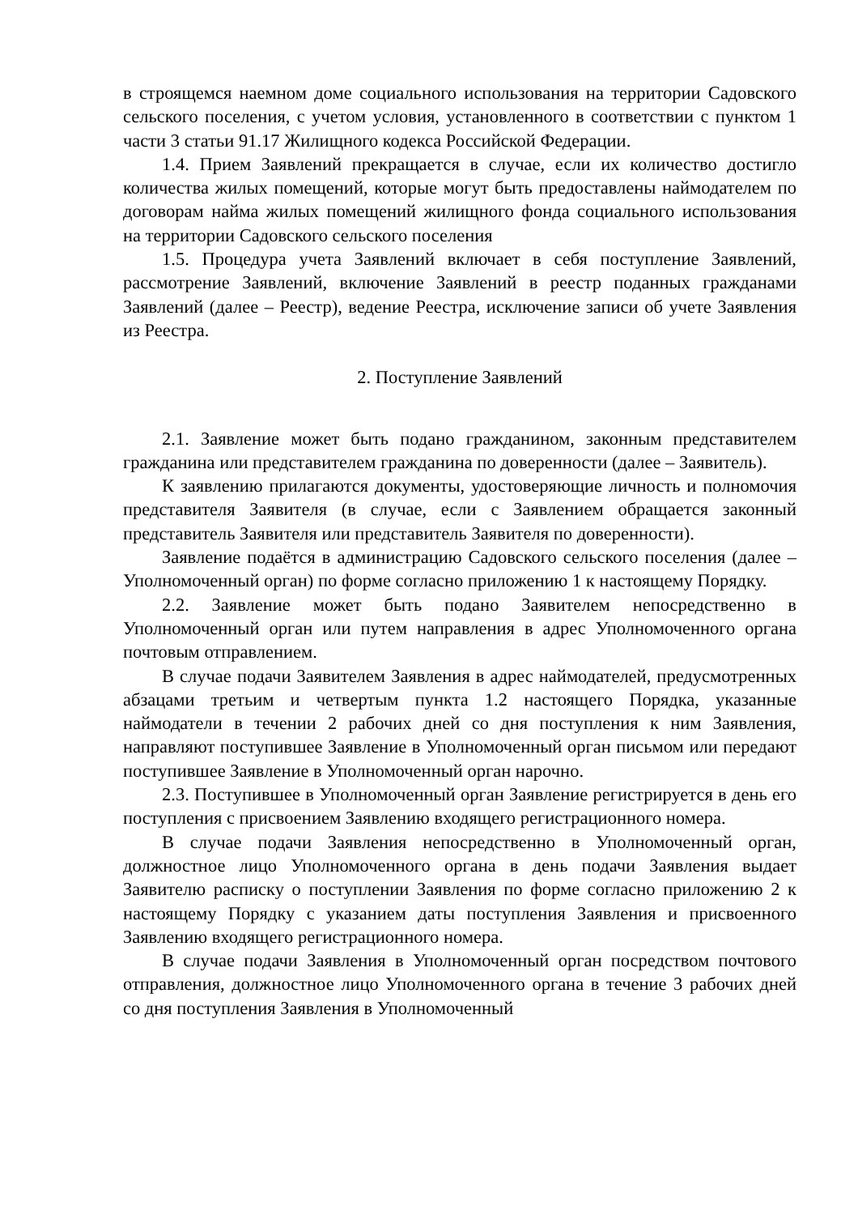в строящемся наемном доме социального использования на территории Садовского сельского поселения, с учетом условия, установленного в соответствии с пунктом 1 части 3 статьи 91.17 Жилищного кодекса Российской Федерации.
1.4. Прием Заявлений прекращается в случае, если их количество достигло количества жилых помещений, которые могут быть предоставлены наймодателем по договорам найма жилых помещений жилищного фонда социального использования на территории Садовского сельского поселения
1.5. Процедура учета Заявлений включает в себя поступление Заявлений, рассмотрение Заявлений, включение Заявлений в реестр поданных гражданами Заявлений (далее – Реестр), ведение Реестра, исключение записи об учете Заявления из Реестра.
2. Поступление Заявлений
2.1. Заявление может быть подано гражданином, законным представителем гражданина или представителем гражданина по доверенности (далее – Заявитель).
К заявлению прилагаются документы, удостоверяющие личность и полномочия представителя Заявителя (в случае, если с Заявлением обращается законный представитель Заявителя или представитель Заявителя по доверенности).
Заявление подаётся в администрацию Садовского сельского поселения (далее – Уполномоченный орган) по форме согласно приложению 1 к настоящему Порядку.
2.2. Заявление может быть подано Заявителем непосредственно в Уполномоченный орган или путем направления в адрес Уполномоченного органа почтовым отправлением.
В случае подачи Заявителем Заявления в адрес наймодателей, предусмотренных абзацами третьим и четвертым пункта 1.2 настоящего Порядка, указанные наймодатели в течении 2 рабочих дней со дня поступления к ним Заявления, направляют поступившее Заявление в Уполномоченный орган письмом или передают поступившее Заявление в Уполномоченный орган нарочно.
2.3. Поступившее в Уполномоченный орган Заявление регистрируется в день его поступления с присвоением Заявлению входящего регистрационного номера.
В случае подачи Заявления непосредственно в Уполномоченный орган, должностное лицо Уполномоченного органа в день подачи Заявления выдает Заявителю расписку о поступлении Заявления по форме согласно приложению 2 к настоящему Порядку с указанием даты поступления Заявления и присвоенного Заявлению входящего регистрационного номера.
В случае подачи Заявления в Уполномоченный орган посредством почтового отправления, должностное лицо Уполномоченного органа в течение 3 рабочих дней со дня поступления Заявления в Уполномоченный